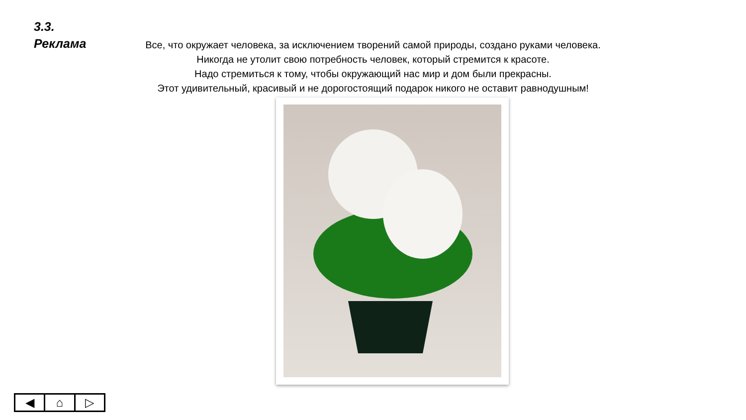3.3.
Реклама
Все, что окружает человека, за исключением творений самой природы, создано руками человека.
Никогда не утолит свою потребность человек, который стремится к красоте.
Надо стремиться к тому, чтобы окружающий нас мир и дом были прекрасны.
Этот удивительный, красивый и не дорогостоящий подарок никого не оставит равнодушным!
◀ ⌂ ▷